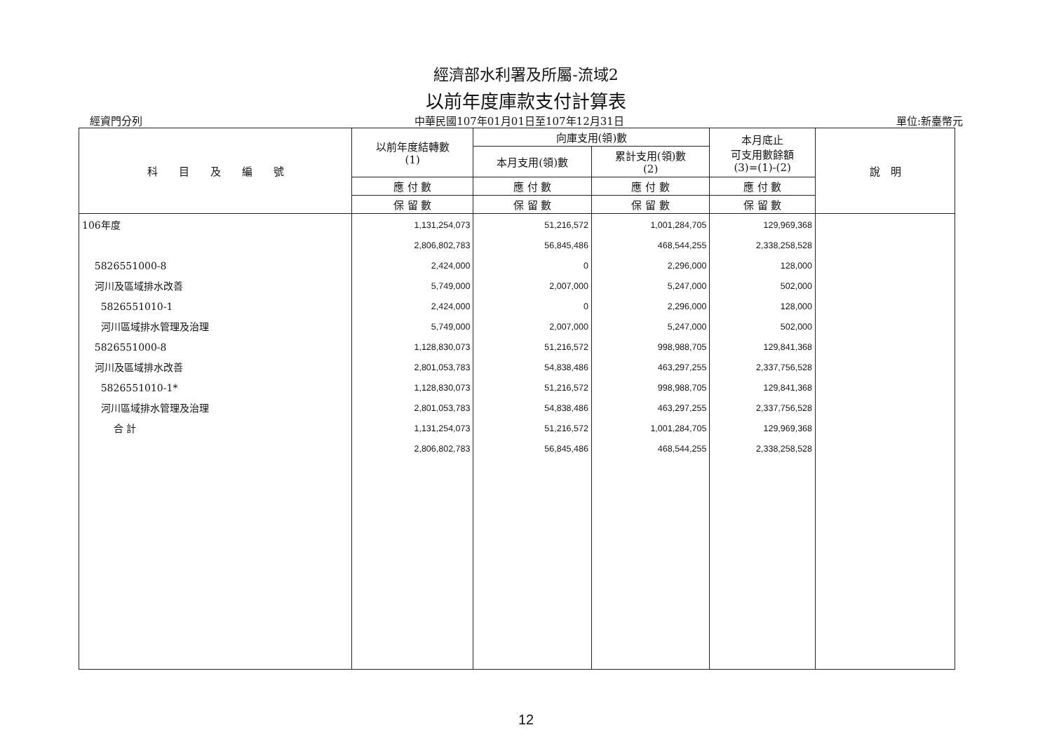經濟部水利署及所屬-流域2
以前年度庫款支付計算表
經資門分列 中華民國107年01月01日至107年12月31日 單位:新臺幣元
| 科 目 及 編 號 | 以前年度結轉數 (1) | 向庫支用(領)數 | | 本月底止 可支用數餘額 (3)=(1)-(2) | 說 明 |
| --- | --- | --- | --- | --- | --- |
| | | 本月支用(領)數 | 累計支用(領)數 (2) | | |
| | 應 付 數 | 應 付 數 | 應 付 數 | 應 付 數 | |
| | 保 留 數 | 保 留 數 | 保 留 數 | 保 留 數 | |
| 106年度 5826551000-8 河川及區域排水改善 5826551010-1 河川區域排水管理及治理 5826551000-8 河川及區域排水改善 5826551010-1* 河川區域排水管理及治理 合 計 | 1,131,254,073 2,806,802,783 2,424,000 5,749,000 2,424,000 5,749,000 1,128,830,073 2,801,053,783 1,128,830,073 2,801,053,783 1,131,254,073 2,806,802,783 | 51,216,572 56,845,486 0 2,007,000 0 2,007,000 51,216,572 54,838,486 51,216,572 54,838,486 51,216,572 56,845,486 | 1,001,284,705 468,544,255 2,296,000 5,247,000 2,296,000 5,247,000 998,988,705 463,297,255 998,988,705 463,297,255 1,001,284,705 468,544,255 | 129,969,368 2,338,258,528 128,000 502,000 128,000 502,000 129,841,368 2,337,756,528 129,841,368 2,337,756,528 129,969,368 2,338,258,528 | |
12